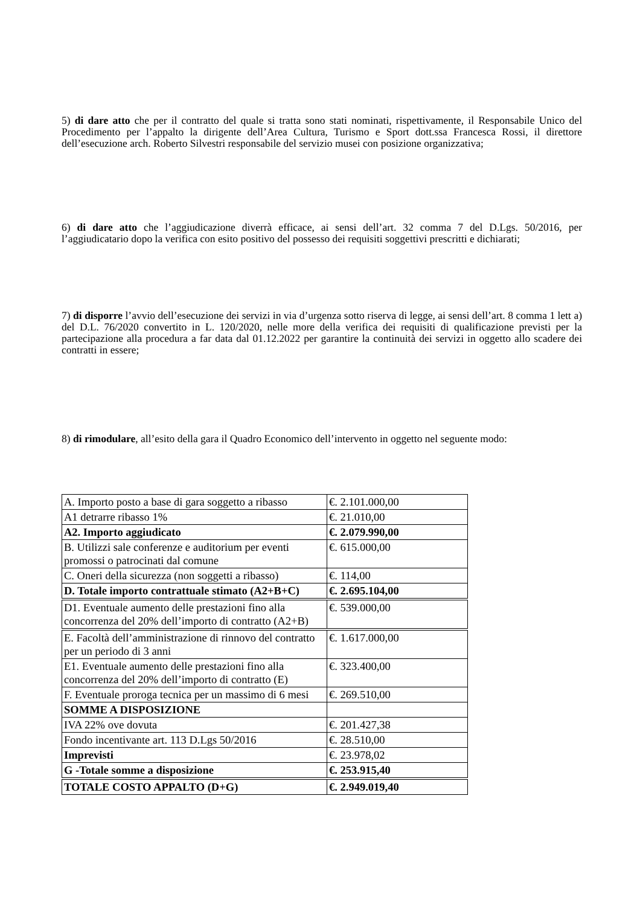5) di dare atto che per il contratto del quale si tratta sono stati nominati, rispettivamente, il Responsabile Unico del Procedimento per l’appalto la dirigente dell’Area Cultura, Turismo e Sport dott.ssa Francesca Rossi, il direttore dell’esecuzione arch. Roberto Silvestri responsabile del servizio musei con posizione organizzativa;
6) di dare atto che l’aggiudicazione diverrà efficace, ai sensi dell’art. 32 comma 7 del D.Lgs. 50/2016, per l’aggiudicatario dopo la verifica con esito positivo del possesso dei requisiti soggettivi prescritti e dichiarati;
7) di disporre l’avvio dell’esecuzione dei servizi in via d’urgenza sotto riserva di legge, ai sensi dell’art. 8 comma 1 lett a) del D.L. 76/2020 convertito in L. 120/2020, nelle more della verifica dei requisiti di qualificazione previsti per la partecipazione alla procedura a far data dal 01.12.2022 per garantire la continuità dei servizi in oggetto allo scadere dei contratti in essere;
8) di rimodulare, all’esito della gara il Quadro Economico dell’intervento in oggetto nel seguente modo:
| A. Importo posto a base di gara soggetto a ribasso | €. 2.101.000,00 |
| A1 detrarre ribasso 1% | €. 21.010,00 |
| A2. Importo aggiudicato | €. 2.079.990,00 |
| B. Utilizzi sale conferenze e auditorium per eventi promossi o patrocinati dal comune | €. 615.000,00 |
| C. Oneri della sicurezza (non soggetti a ribasso) | €. 114,00 |
| D. Totale importo contrattuale stimato (A2+B+C) | €. 2.695.104,00 |
| D1. Eventuale aumento delle prestazioni fino alla concorrenza del 20% dell’importo di contratto (A2+B) | €. 539.000,00 |
| E. Facoltà dell’amministrazione di rinnovo del contratto per un periodo di 3 anni | €. 1.617.000,00 |
| E1. Eventuale aumento delle prestazioni fino alla concorrenza del 20% dell’importo di contratto (E) | €. 323.400,00 |
| F. Eventuale proroga tecnica per un massimo di 6 mesi | €. 269.510,00 |
| SOMME A DISPOSIZIONE | |
| IVA 22% ove dovuta | €. 201.427,38 |
| Fondo incentivante art. 113 D.Lgs 50/2016 | €. 28.510,00 |
| Imprevisti | €. 23.978,02 |
| G -Totale somme a disposizione | €. 253.915,40 |
| TOTALE COSTO APPALTO (D+G) | €. 2.949.019,40 |